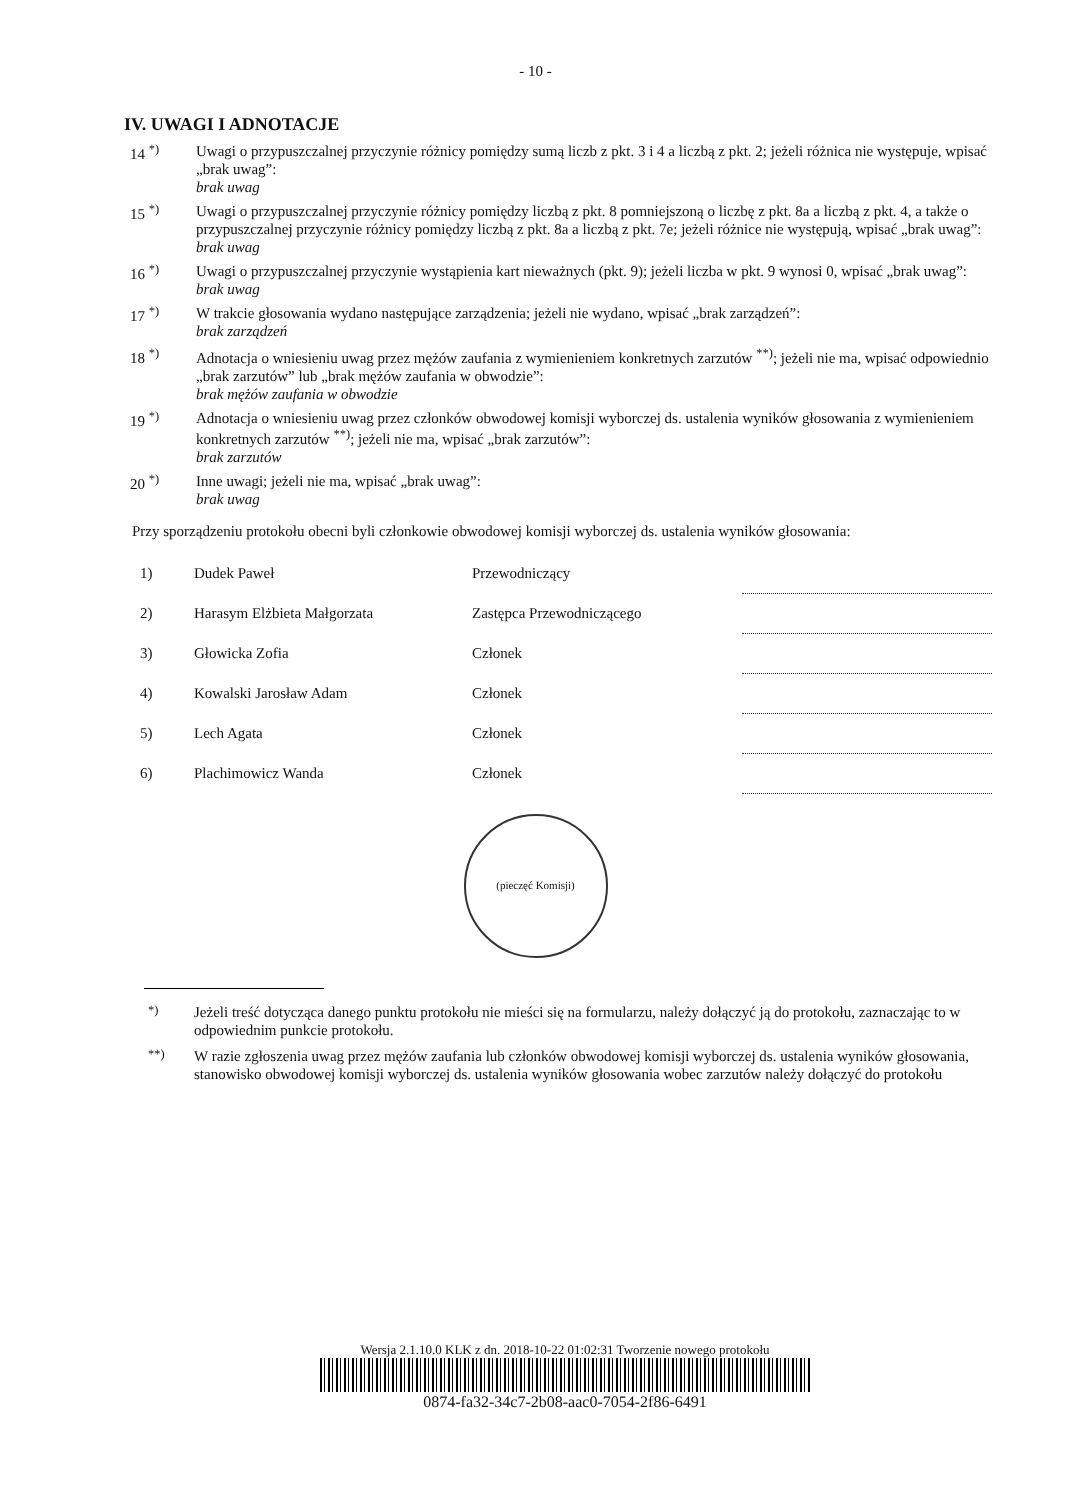- 10 -
IV. UWAGI I ADNOTACJE
14 <sup>*)</sup> Uwagi o przypuszczalnej przyczynie różnicy pomiędzy sumą liczb z pkt. 3 i 4 a liczbą z pkt. 2; jeżeli różnica nie występuje, wpisać „brak uwag”:
brak uwag
15 <sup>*)</sup> Uwagi o przypuszczalnej przyczynie różnicy pomiędzy liczbą z pkt. 8 pomniejszoną o liczbę z pkt. 8a a liczbą z pkt. 4, a także o przypuszczalnej przyczynie różnicy pomiędzy liczbą z pkt. 8a a liczbą z pkt. 7e; jeżeli różnice nie występują, wpisać „brak uwag”:
brak uwag
16 <sup>*)</sup> Uwagi o przypuszczalnej przyczynie wystąpienia kart nieważnych (pkt. 9); jeżeli liczba w pkt. 9 wynosi 0, wpisać „brak uwag”:
brak uwag
17 <sup>*)</sup> W trakcie głosowania wydano następujące zarządzenia; jeżeli nie wydano, wpisać „brak zarządzeń”:
brak zarządzeń
18 <sup>*)</sup> Adnotacja o wniesieniu uwag przez mężów zaufania z wymienieniem konkretnych zarzutów <sup>**)</sup>; jeżeli nie ma, wpisać odpowiednio „brak zarzutów” lub „brak mężów zaufania w obwodzie”:
brak mężów zaufania w obwodzie
19 <sup>*)</sup> Adnotacja o wniesieniu uwag przez członków obwodowej komisji wyborczej ds. ustalenia wyników głosowania z wymienieniem konkretnych zarzutów <sup>**)</sup>; jeżeli nie ma, wpisać „brak zarzutów”:
brak zarzutów
20 <sup>*)</sup> Inne uwagi; jeżeli nie ma, wpisać „brak uwag”:
brak uwag
Przy sporządzeniu protokołu obecni byli członkowie obwodowej komisji wyborczej ds. ustalenia wyników głosowania:
| 1) | Dudek Paweł | Przewodniczący | |
| 2) | Harasym Elżbieta Małgorzata | Zastępca Przewodniczącego | |
| 3) | Głowicka Zofia | Członek | |
| 4) | Kowalski Jarosław Adam | Członek | |
| 5) | Lech Agata | Członek | |
| 6) | Plachimowicz Wanda | Członek | |
(pieczęć Komisji)
<sup>*)</sup> Jeżeli treść dotycząca danego punktu protokołu nie mieści się na formularzu, należy dołączyć ją do protokołu, zaznaczając to w odpowiednim punkcie protokołu.
<sup>**)</sup> W razie zgłoszenia uwag przez mężów zaufania lub członków obwodowej komisji wyborczej ds. ustalenia wyników głosowania, stanowisko obwodowej komisji wyborczej ds. ustalenia wyników głosowania wobec zarzutów należy dołączyć do protokołu
Wersja 2.1.10.0 KLK z dn. 2018-10-22 01:02:31 Tworzenie nowego protokołu
0874-fa32-34c7-2b08-aac0-7054-2f86-6491